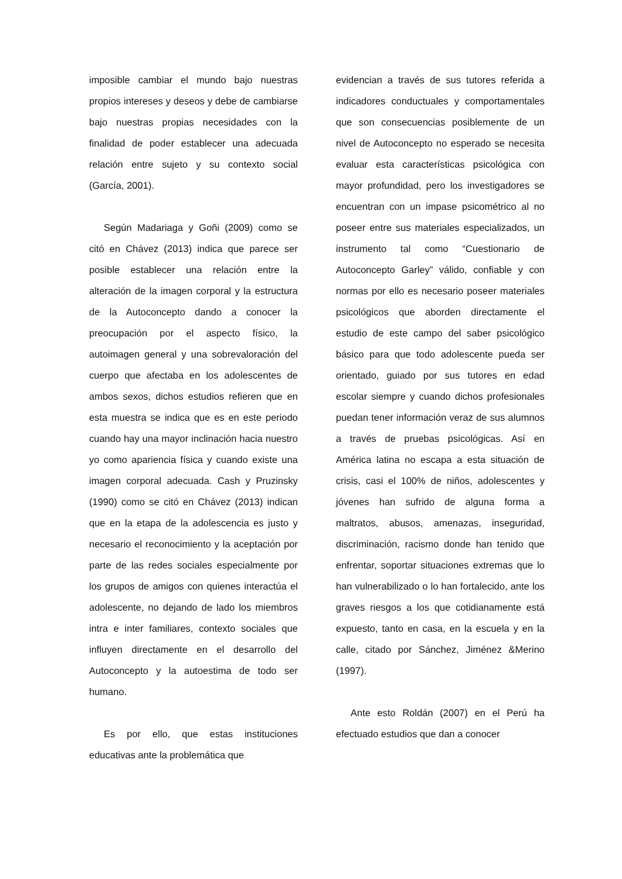imposible cambiar el mundo bajo nuestras propios intereses y deseos y debe de cambiarse bajo nuestras propias necesidades con la finalidad de poder establecer una adecuada relación entre sujeto y su contexto social (García, 2001).
Según Madariaga y Goñi (2009) como se citó en Chávez (2013) indica que parece ser posible establecer una relación entre la alteración de la imagen corporal y la estructura de la Autoconcepto dando a conocer la preocupación por el aspecto físico, la autoimagen general y una sobrevaloración del cuerpo que afectaba en los adolescentes de ambos sexos, dichos estudios refieren que en esta muestra se indica que es en este periodo cuando hay una mayor inclinación hacia nuestro yo como apariencia física y cuando existe una imagen corporal adecuada. Cash y Pruzinsky (1990) como se citó en Chávez (2013) indican que en la etapa de la adolescencia es justo y necesario el reconocimiento y la aceptación por parte de las redes sociales especialmente por los grupos de amigos con quienes interactúa el adolescente, no dejando de lado los miembros intra e inter familiares, contexto sociales que influyen directamente en el desarrollo del Autoconcepto y la autoestima de todo ser humano.
Es por ello, que estas instituciones educativas ante la problemática que
evidencian a través de sus tutores referida a indicadores conductuales y comportamentales que son consecuencias posiblemente de un nivel de Autoconcepto no esperado se necesita evaluar esta características psicológica con mayor profundidad, pero los investigadores se encuentran con un impase psicométrico al no poseer entre sus materiales especializados, un instrumento tal como “Cuestionario de Autoconcepto Garley” válido, confiable y con normas por ello es necesario poseer materiales psicológicos que aborden directamente el estudio de este campo del saber psicológico básico para que todo adolescente pueda ser orientado, guiado por sus tutores en edad escolar siempre y cuando dichos profesionales puedan tener información veraz de sus alumnos a través de pruebas psicológicas. Así en América latina no escapa a esta situación de crisis, casi el 100% de niños, adolescentes y jóvenes han sufrido de alguna forma a maltratos, abusos, amenazas, inseguridad, discriminación, racismo donde han tenido que enfrentar, soportar situaciones extremas que lo han vulnerabilizado o lo han fortalecido, ante los graves riesgos a los que cotidianamente está expuesto, tanto en casa, en la escuela y en la calle, citado por Sánchez, Jiménez &Merino (1997).
Ante esto Roldán (2007) en el Perú ha efectuado estudios que dan a conocer